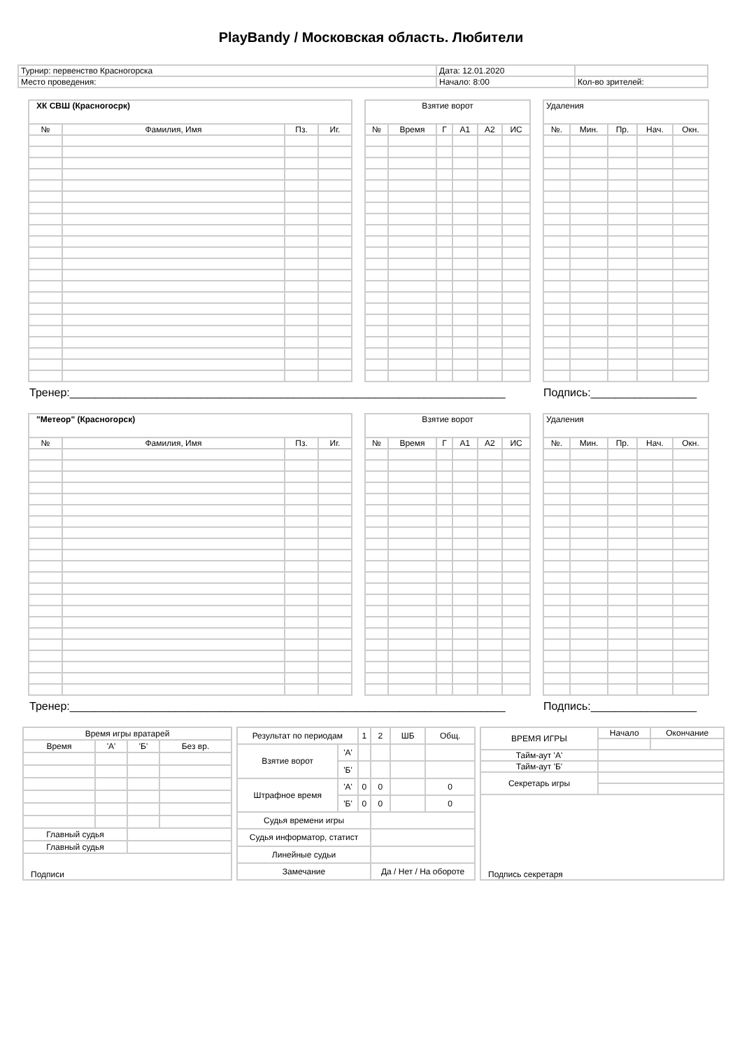PlayBandy / Московская область. Любители
| Турнир: первенство Красногорска | Дата: 12.01.2020 | |
| Место проведения: | Начало: 8:00 | Кол-во зрителей: |
| ХК СВШ (Красногосрк) | | | |
| № | Фамилия, Имя | Пз. | Иг. |
| Взятие ворот | | | | | |
| № | Время | Г | А1 | А2 | ИС |
| Удаления | | | | |
| №. | Мин. | Пр. | Нач. | Окн. |
Тренер:______________________________________________________________________ Подпись:_________________
| "Метеор" (Красногорск) | | | |
| № | Фамилия, Имя | Пз. | Иг. |
| Взятие ворот | | | | | |
| № | Время | Г | А1 | А2 | ИС |
| Удаления | | | | |
| №. | Мин. | Пр. | Нач. | Окн. |
Тренер:______________________________________________________________________ Подпись:_________________
| Время игры вратарей | | | |
| Время | 'А' | 'Б' | Без вр. |
| Главный судья | | | |
| Главный судья | | | |
| Подписи | | | |
| Результат по периодам | | 1 | 2 | ШБ | Общ. |
| Взятие ворот | 'А' | | | | |
| | 'Б' | | | | |
| Штрафное время | 'А' | 0 | 0 | | 0 |
| | 'Б' | 0 | 0 | | 0 |
| Судья времени игры | | | | | |
| Судья информатор, статист | | | | | |
| Линейные судьи | | | | | |
| Замечание | | | Да / Нет / На обороте | | |
| ВРЕМЯ ИГРЫ | Начало | Окончание |
| Тайм-аут 'А' | | |
| Тайм-аут 'Б' | | |
| Секретарь игры | | |
| Подпись секретаря | | |